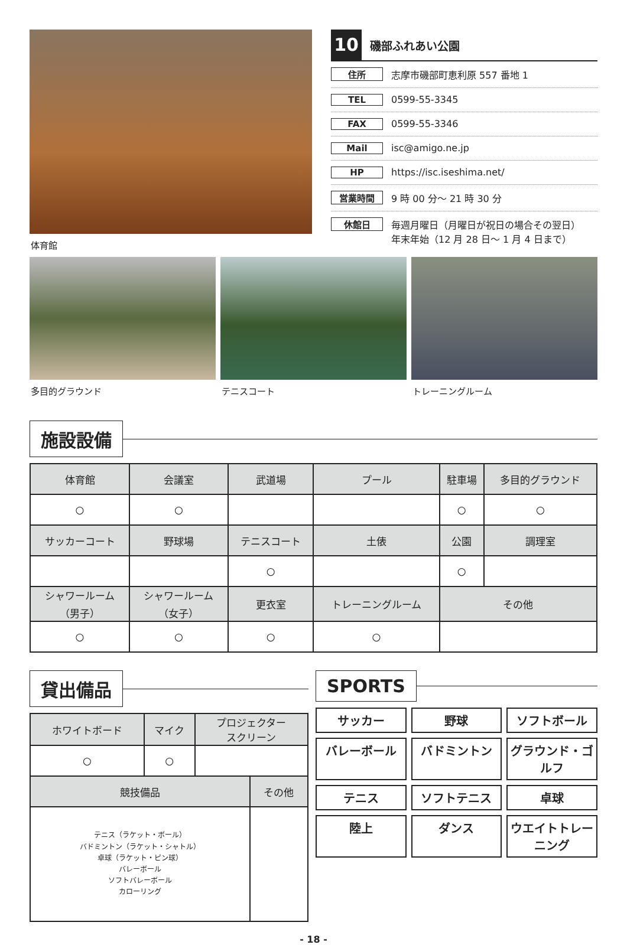体育館
10
磯部ふれあい公園
住所
志摩市磯部町恵利原 557 番地 1
TEL
0599-55-3345
FAX
0599-55-3346
Mail
isc@amigo.ne.jp
HP
https://isc.iseshima.net/
営業時間
9 時 00 分～ 21 時 30 分
休館日
毎週月曜日（月曜日が祝日の場合その翌日）
年末年始（12 月 28 日～ 1 月 4 日まで）
多目的グラウンド テニスコート トレーニングルーム
施設設備
| 体育館 | 会議室 | 武道場 | プール | 駐車場 | 多目的グラウンド |
| --- | --- | --- | --- | --- | --- |
| ○ | ○ | | | ○ | ○ |
| サッカーコート | 野球場 | テニスコート | 土俵 | 公園 | 調理室 |
| | | ○ | | ○ | |
| シャワールーム （男子） | シャワールーム （女子） | 更衣室 | トレーニングルーム | その他 | |
| ○ | ○ | ○ | ○ | | |
貸出備品
| ホワイトボード | マイク | プロジェクター スクリーン |
| --- | --- | --- |
| ○ | ○ | |
| 競技備品 | その他 |
| --- | --- |
| テニス（ラケット・ボール） バドミントン（ラケット・シャトル） 卓球（ラケット・ピン球） バレーボール ソフトバレーボール カローリング | |
SPORTS
サッカー
野球
ソフトボール
バレーボール
バドミントン
グラウンド・ゴルフ
テニス
ソフトテニス
卓球
陸上
ダンス
ウエイトトレーニング
- 18 -